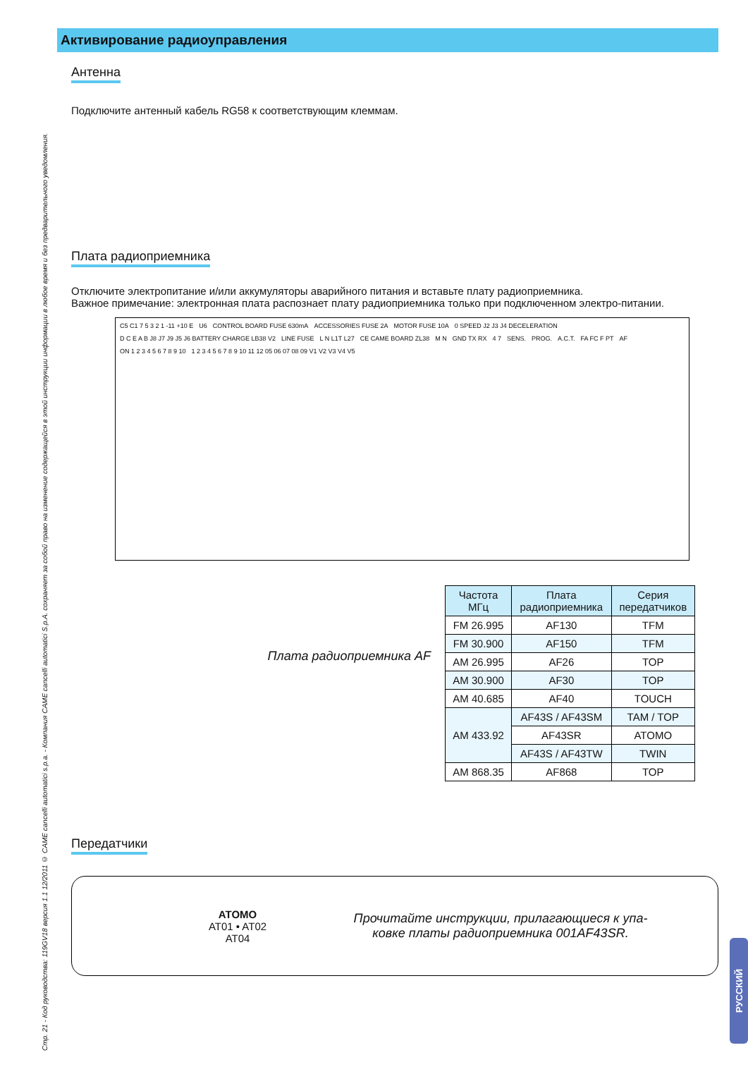Стр. 21 - Код руководства: 119GV18 версия 1.1 12/2011 © CAME cancelli automatici s.p.a. - Компания CAME cancelli automatici S.p.A. сохраняет за собой право на изменение содержащейся в этой инструкции информации в любое время и без предварительного уведомления.
Активирование радиоуправления
Антенна
Подключите антенный кабель RG58 к соответствующим клеммам.
Плата радиоприемника
Отключите электропитание и/или аккумуляторы аварийного питания и вставьте плату радиоприемника.
Важное примечание: электронная плата распознает плату радиоприемника только при подключенном электро-питании.
C5 C1 7 5 3 2 1 -11 +10 E U6 CONTROL BOARD FUSE 630mA ACCESSORIES FUSE 2A MOTOR FUSE 10A 0 SPEED J2 J3 J4 DECELERATION D C E A B J8 J7 J9 J5 J6 BATTERY CHARGE LB38 V2 LINE FUSE L N L1T L27 CE CAME BOARD ZL38 M N GND TX RX 4 7 SENS. PROG. A.C.T. FA FC F PT AF ON 1 2 3 4 5 6 7 8 9 10 1 2 3 4 5 6 7 8 9 10 11 12 05 06 07 08 09 V1 V2 V3 V4 V5
Плата радиоприемника AF
| Частота МГц | Плата радиоприемника | Серия передатчиков |
| --- | --- | --- |
| FM 26.995 | AF130 | TFM |
| FM 30.900 | AF150 | TFM |
| AM 26.995 | AF26 | TOP |
| AM 30.900 | AF30 | TOP |
| AM 40.685 | AF40 | TOUCH |
| AM 433.92 | AF43S / AF43SM | TAM / TOP |
| | AF43SR | ATOMO |
| | AF43S / AF43TW | TWIN |
| AM 868.35 | AF868 | TOP |
Передатчики
ATOMO
AT01 • AT02
AT04
Прочитайте инструкции, прилагающиеся к упа-
ковке платы радиоприемника 001AF43SR.
РУССКИЙ